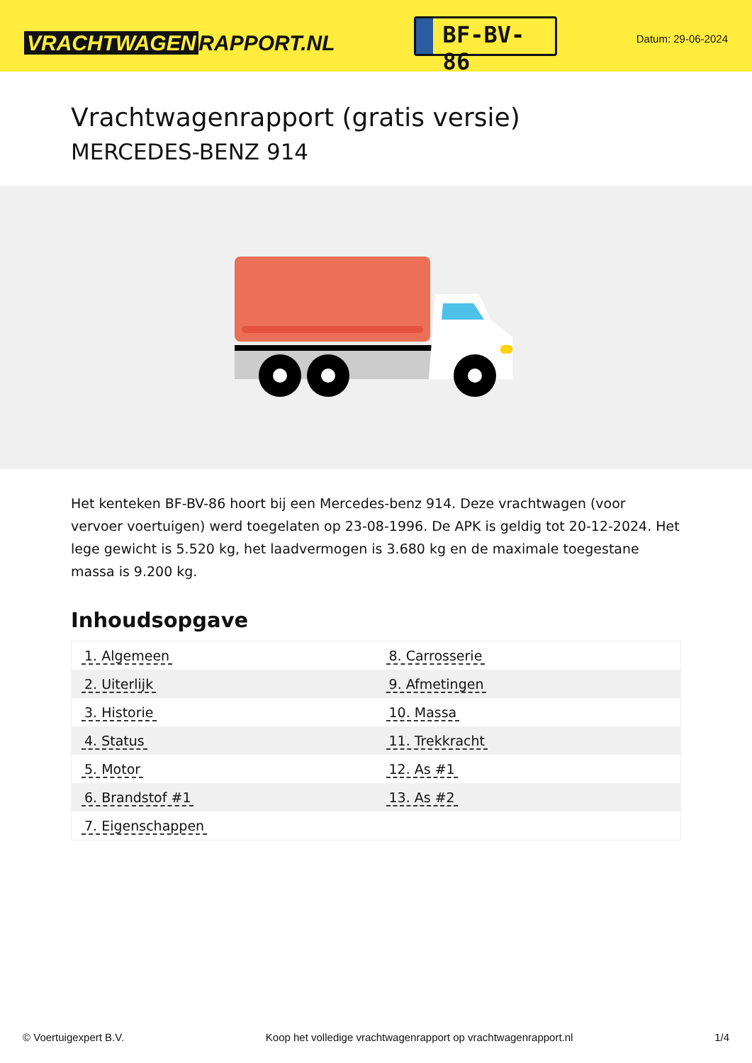VRACHTWAGEN RAPPORT.NL
BF-BV-86
Datum: 29-06-2024
Vrachtwagenrapport (gratis versie)
MERCEDES-BENZ 914
Het kenteken BF-BV-86 hoort bij een Mercedes-benz 914. Deze vrachtwagen (voor vervoer voertuigen) werd toegelaten op 23-08-1996. De APK is geldig tot 20-12-2024. Het lege gewicht is 5.520 kg, het laadvermogen is 3.680 kg en de maximale toegestane massa is 9.200 kg.
Inhoudsopgave
| 1. Algemeen | 8. Carrosserie |
| 2. Uiterlijk | 9. Afmetingen |
| 3. Historie | 10. Massa |
| 4. Status | 11. Trekkracht |
| 5. Motor | 12. As #1 |
| 6. Brandstof #1 | 13. As #2 |
| 7. Eigenschappen | |
© Voertuigexpert B.V. Koop het volledige vrachtwagenrapport op vrachtwagenrapport.nl 1/4